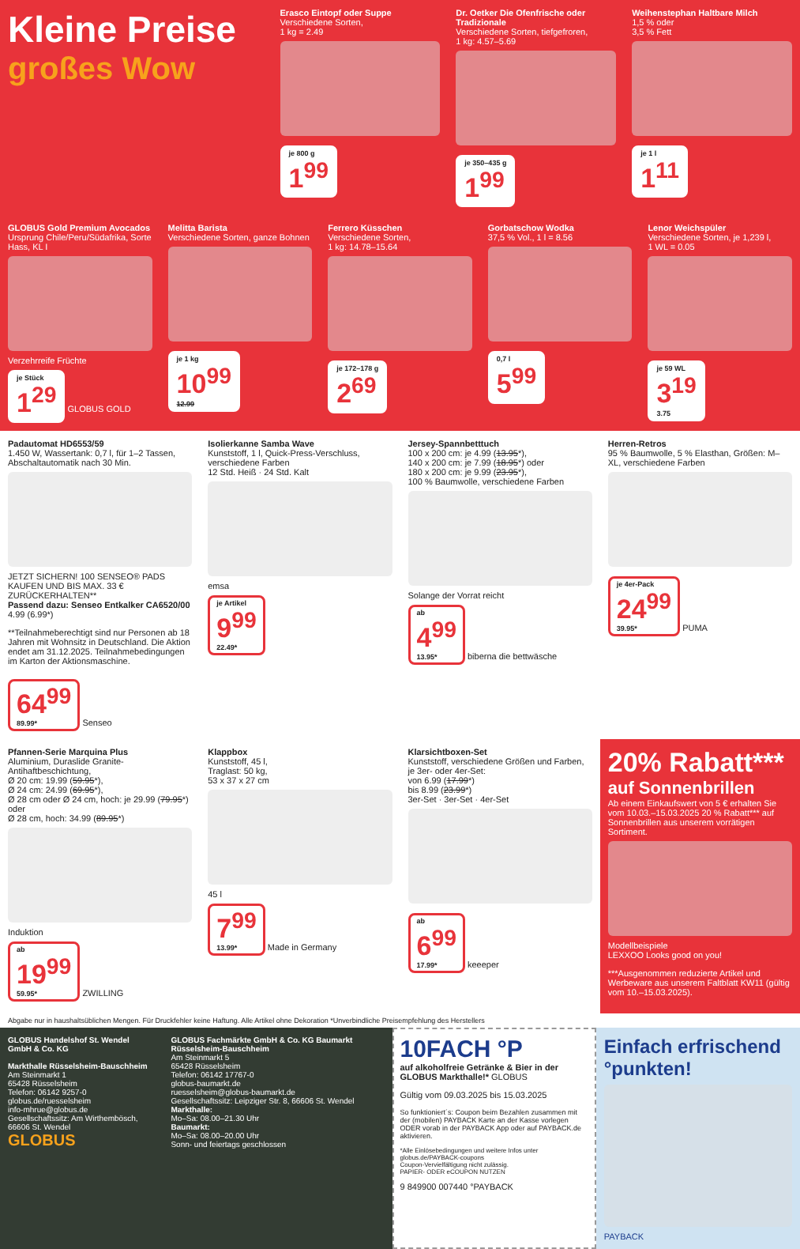Kleine Preise
großes Wow
Erasco Eintopf oder Suppe
Verschiedene Sorten,
1 kg = 2.49
je 800 g 1<sup>99</sup>
Dr. Oetker Die Ofenfrische oder Tradizionale
Verschiedene Sorten, tiefgefroren,
1 kg: 4.57–5.69
je 350–435 g 1<sup>99</sup>
Weihenstephan Haltbare Milch
1,5 % oder
3,5 % Fett
je 1 l 1<sup>11</sup>
GLOBUS Gold Premium Avocados
Ursprung Chile/Peru/Südafrika, Sorte Hass, KL I
Verzehrreife Früchte
je Stück 1<sup>29</sup> GLOBUS GOLD
Melitta Barista
Verschiedene Sorten, ganze Bohnen
je 1 kg 10<sup>99</sup> 12.99
Ferrero Küsschen
Verschiedene Sorten,
1 kg: 14.78–15.64
je 172–178 g 2<sup>69</sup>
Gorbatschow Wodka
37,5 % Vol., 1 l = 8.56
0,7 l 5<sup>99</sup>
Lenor Weichspüler
Verschiedene Sorten, je 1,239 l,
1 WL = 0.05
je 59 WL 3<sup>19</sup> 3.75
Padautomat HD6553/59
1.450 W, Wassertank: 0,7 l, für 1–2 Tassen, Abschaltautomatik nach 30 Min.
JETZT SICHERN! 100 SENSEO® PADS KAUFEN UND BIS MAX. 33 € ZURÜCKERHALTEN**
Passend dazu: Senseo Entkalker CA6520/00
4.99 (6.99*)
**Teilnahmeberechtigt sind nur Personen ab 18 Jahren mit Wohnsitz in Deutschland. Die Aktion endet am 31.12.2025. Teilnahmebedingungen im Karton der Aktionsmaschine.
64<sup>99</sup> 89.99* Senseo
Isolierkanne Samba Wave
Kunststoff, 1 l, Quick-Press-Verschluss, verschiedene Farben
12 Std. Heiß · 24 Std. Kalt
emsa
je Artikel 9<sup>99</sup> 22.49*
Jersey-Spannbetttuch
100 x 200 cm: je 4.99 (13.95*),
140 x 200 cm: je 7.99 (18.95*) oder
180 x 200 cm: je 9.99 (23.95*),
100 % Baumwolle, verschiedene Farben
Solange der Vorrat reicht
ab 4<sup>99</sup> 13.95* biberna die bettwäsche
Herren-Retros
95 % Baumwolle, 5 % Elasthan, Größen: M–XL, verschiedene Farben
je 4er-Pack 24<sup>99</sup> 39.95* PUMA
Pfannen-Serie Marquina Plus
Aluminium, Duraslide Granite-Antihaftbeschichtung,
Ø 20 cm: 19.99 (59.95*),
Ø 24 cm: 24.99 (69.95*),
Ø 28 cm oder Ø 24 cm, hoch: je 29.99 (79.95*) oder
Ø 28 cm, hoch: 34.99 (89.95*)
Induktion
ab 19<sup>99</sup> 59.95* ZWILLING
Klappbox
Kunststoff, 45 l,
Traglast: 50 kg,
53 x 37 x 27 cm
45 l
7<sup>99</sup> 13.99* Made in Germany
Klarsichtboxen-Set
Kunststoff, verschiedene Größen und Farben, je 3er- oder 4er-Set:
von 6.99 (17.99*)
bis 8.99 (23.99*)
3er-Set · 3er-Set · 4er-Set
ab 6<sup>99</sup> 17.99* keeeper
20% Rabatt***
auf Sonnenbrillen
Ab einem Einkaufswert von 5 € erhalten Sie vom 10.03.–15.03.2025 20 % Rabatt*** auf Sonnenbrillen aus unserem vorrätigen Sortiment.
Modellbeispiele
LEXXOO Looks good on you!
***Ausgenommen reduzierte Artikel und Werbeware aus unserem Faltblatt KW11 (gültig vom 10.–15.03.2025).
Abgabe nur in haushaltsüblichen Mengen. Für Druckfehler keine Haftung. Alle Artikel ohne Dekoration *Unverbindliche Preisempfehlung des Herstellers
GLOBUS Handelshof St. Wendel GmbH & Co. KG
Markthalle Rüsselsheim-Bauschheim
Am Steinmarkt 1
65428 Rüsselsheim
Telefon: 06142 9257-0
globus.de/ruesselsheim
info-mhrue@globus.de
Gesellschaftssitz: Am Wirthembösch, 66606 St. Wendel
GLOBUS
GLOBUS Fachmärkte GmbH & Co. KG Baumarkt Rüsselsheim-Bauschheim
Am Steinmarkt 5
65428 Rüsselsheim
Telefon: 06142 17767-0
globus-baumarkt.de
ruesselsheim@globus-baumarkt.de
Gesellschaftssitz: Leipziger Str. 8, 66606 St. Wendel
Markthalle:
Mo–Sa: 08.00–21.30 Uhr
Baumarkt:
Mo–Sa: 08.00–20.00 Uhr
Sonn- und feiertags geschlossen
10FACH °P
auf alkoholfreie Getränke & Bier in der GLOBUS Markthalle!* GLOBUS
Gültig vom 09.03.2025 bis 15.03.2025
So funktioniert´s: Coupon beim Bezahlen zusammen mit der (mobilen) PAYBACK Karte an der Kasse vorlegen ODER vorab in der PAYBACK App oder auf PAYBACK.de aktivieren.
*Alle Einlösebedingungen und weitere Infos unter globus.de/PAYBACK-coupons
Coupon-Vervielfältigung nicht zulässig.
PAPIER- ODER eCOUPON NUTZEN
9 849900 007440 °PAYBACK
Einfach erfrischend °punkten!
PAYBACK